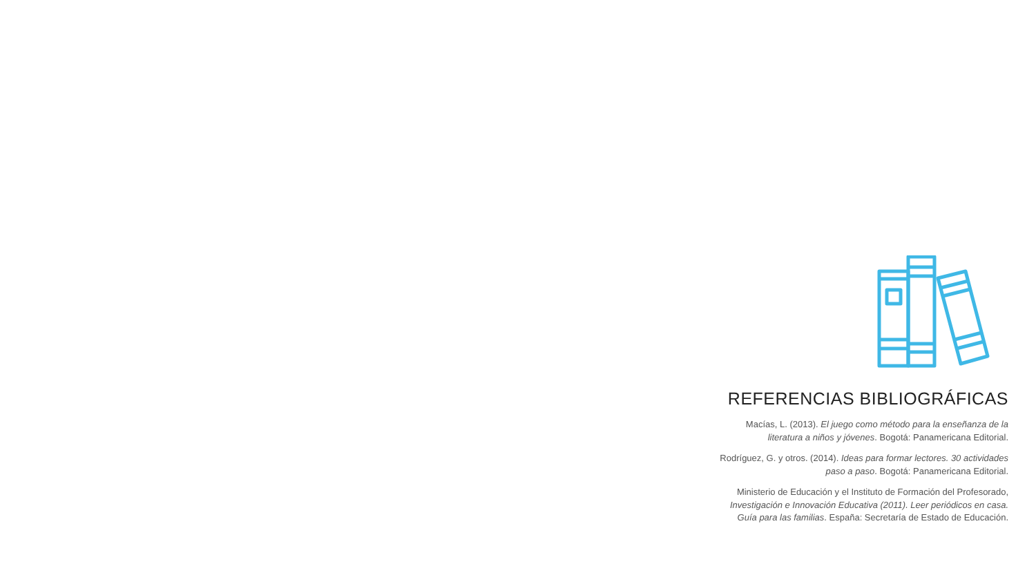REFERENCIAS BIBLIOGRÁFICAS
Macías, L. (2013). El juego como método para la enseñanza de la literatura a niños y jóvenes. Bogotá: Panamericana Editorial.
Rodríguez, G. y otros. (2014). Ideas para formar lectores. 30 actividades paso a paso. Bogotá: Panamericana Editorial.
Ministerio de Educación y el Instituto de Formación del Profesorado, Investigación e Innovación Educativa (2011). Leer periódicos en casa. Guía para las familias. España: Secretaría de Estado de Educación.